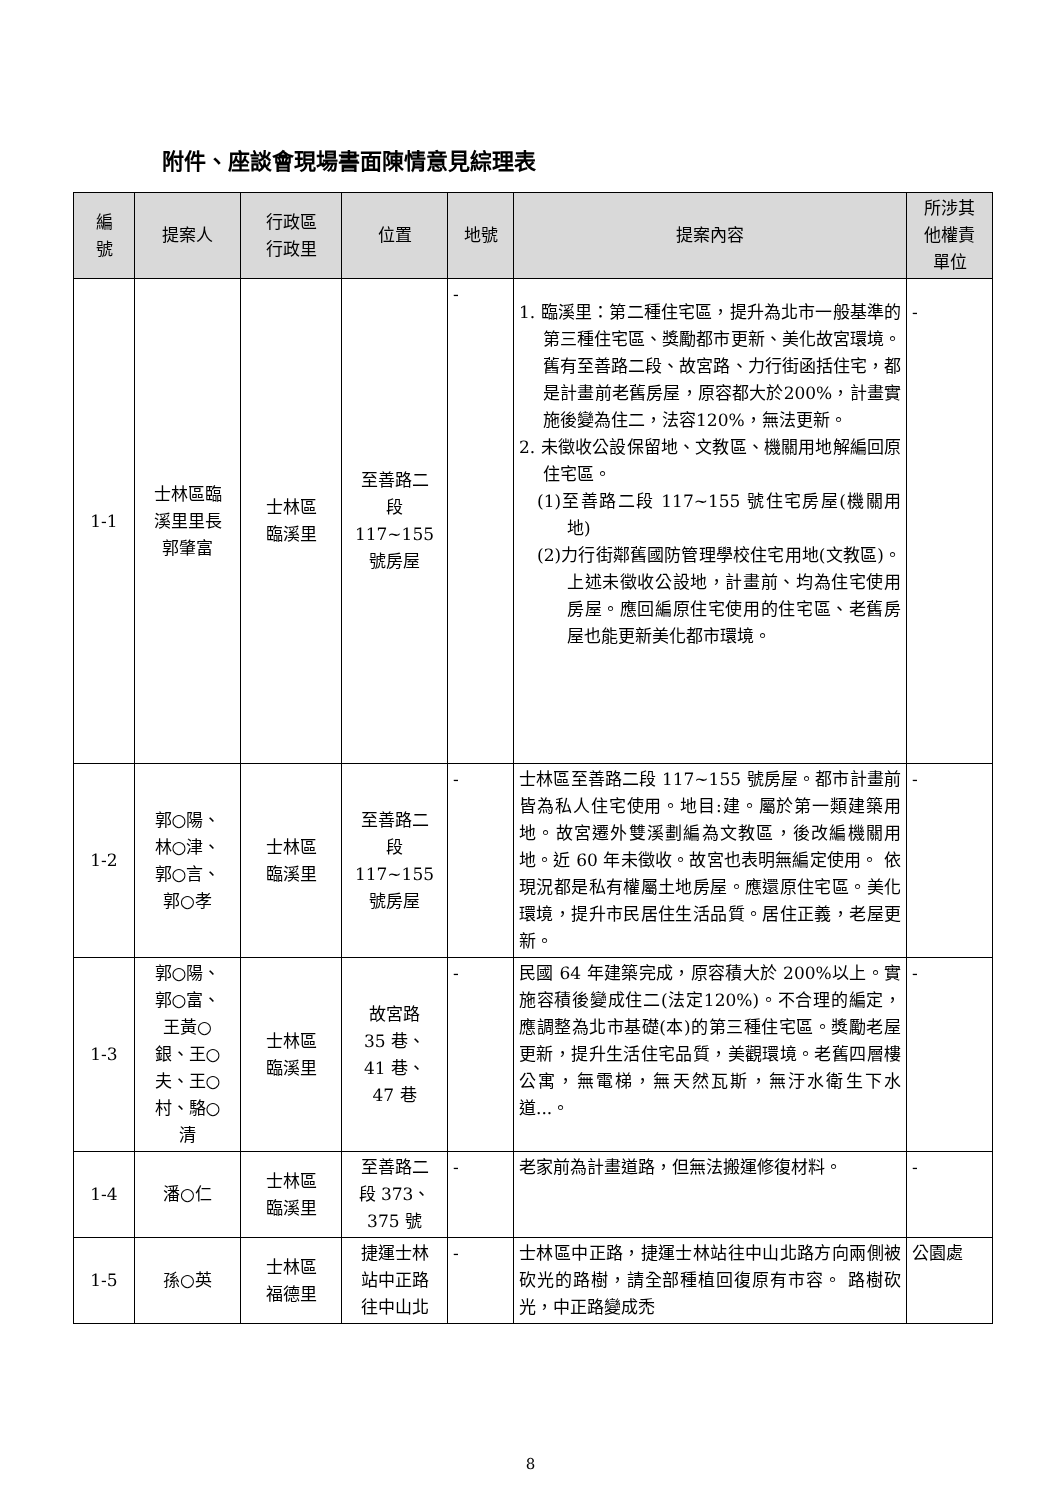附件、座談會現場書面陳情意見綜理表
| 編 號 | 提案人 | 行政區 行政里 | 位置 | 地號 | 提案內容 | 所涉其 他權責 單位 |
| --- | --- | --- | --- | --- | --- | --- |
| 1-1 | 士林區臨 溪里里長 郭肇富 | 士林區 臨溪里 | 至善路二 段 117~155 號房屋 | - | 1. 臨溪里：第二種住宅區，提升為北市一般基準的第三種住宅區、獎勵都市更新、美化故宮環境。舊有至善路二段、故宮路、力行街函括住宅，都是計畫前老舊房屋，原容都大於200%，計畫實施後變為住二，法容120%，無法更新。 2. 未徵收公設保留地、文教區、機關用地解編回原住宅區。 (1)至善路二段 117~155 號住宅房屋(機關用地) (2)力行街鄰舊國防管理學校住宅用地(文教區)。上述未徵收公設地，計畫前、均為住宅使用房屋。應回編原住宅使用的住宅區、老舊房屋也能更新美化都市環境。 | - |
| 1-2 | 郭○陽、 林○津、 郭○言、 郭○孝 | 士林區 臨溪里 | 至善路二 段 117~155 號房屋 | - | 士林區至善路二段 117~155 號房屋。都市計畫前皆為私人住宅使用。地目:建。屬於第一類建築用地。故宮遷外雙溪劃編為文教區，後改編機關用地。近 60 年未徵收。故宮也表明無編定使用。 依現況都是私有權屬土地房屋。應還原住宅區。美化環境，提升市民居住生活品質。居住正義，老屋更新。 | - |
| 1-3 | 郭○陽、 郭○富、 王黃○ 銀、王○ 夫、王○ 村、駱○ 清 | 士林區 臨溪里 | 故宮路 35 巷、 41 巷、 47 巷 | - | 民國 64 年建築完成，原容積大於 200%以上。實施容積後變成住二(法定120%)。不合理的編定，應調整為北市基礎(本)的第三種住宅區。獎勵老屋更新，提升生活住宅品質，美觀環境。老舊四層樓公寓，無電梯，無天然瓦斯，無汙水衛生下水道...。 | - |
| 1-4 | 潘○仁 | 士林區 臨溪里 | 至善路二 段 373、 375 號 | - | 老家前為計畫道路，但無法搬運修復材料。 | - |
| 1-5 | 孫○英 | 士林區 福德里 | 捷運士林 站中正路 往中山北 | - | 士林區中正路，捷運士林站往中山北路方向兩側被砍光的路樹，請全部種植回復原有市容。 路樹砍光，中正路變成禿 | 公園處 |
8